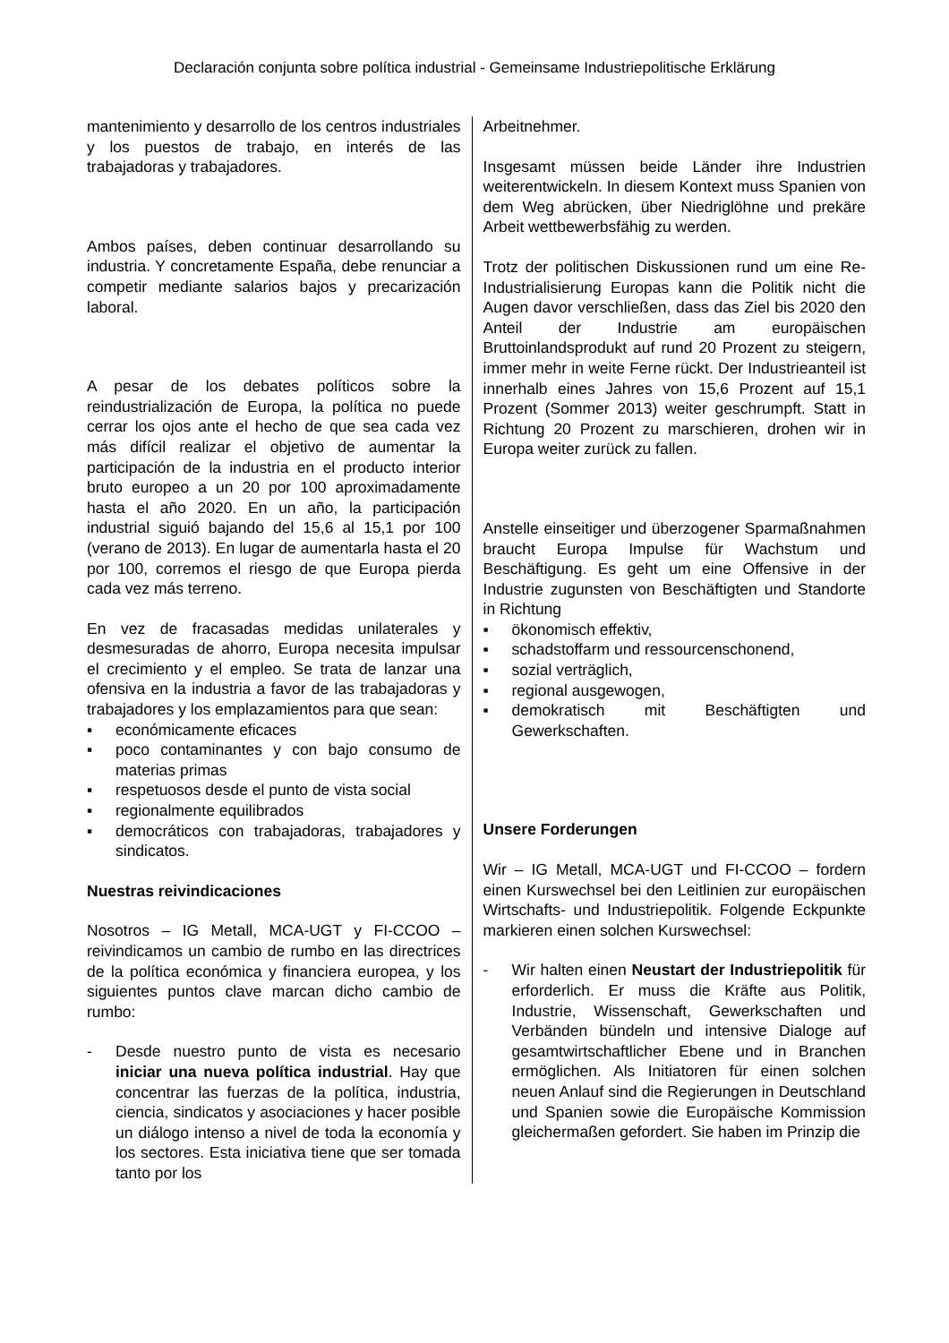Declaración conjunta sobre política industrial - Gemeinsame Industriepolitische Erklärung
mantenimiento y desarrollo de los centros industriales y los puestos de trabajo, en interés de las trabajadoras y trabajadores.
Ambos países, deben continuar desarrollando su industria. Y concretamente España, debe renunciar a competir mediante salarios bajos y precarización laboral.
A pesar de los debates políticos sobre la reindustrialización de Europa, la política no puede cerrar los ojos ante el hecho de que sea cada vez más difícil realizar el objetivo de aumentar la participación de la industria en el producto interior bruto europeo a un 20 por 100 aproximadamente hasta el año 2020. En un año, la participación industrial siguió bajando del 15,6 al 15,1 por 100 (verano de 2013). En lugar de aumentarla hasta el 20 por 100, corremos el riesgo de que Europa pierda cada vez más terreno.
En vez de fracasadas medidas unilaterales y desmesuradas de ahorro, Europa necesita impulsar el crecimiento y el empleo. Se trata de lanzar una ofensiva en la industria a favor de las trabajadoras y trabajadores y los emplazamientos para que sean:
▪ económicamente eficaces
▪ poco contaminantes y con bajo consumo de materias primas
▪ respetuosos desde el punto de vista social
▪ regionalmente equilibrados
▪ democráticos con trabajadoras, trabaja­dores y sindicatos.
Nuestras reivindicaciones
Nosotros – IG Metall, MCA-UGT y FI-CCOO – reivindicamos un cambio de rumbo en las directrices de la política económica y financiera europea, y los siguientes puntos clave marcan dicho cambio de rumbo:
- Desde nuestro punto de vista es necesario iniciar una nueva política industrial. Hay que concentrar las fuerzas de la política, industria, ciencia, sindicatos y asociaciones y hacer posible un diálogo intenso a nivel de toda la economía y los sectores. Esta iniciativa tiene que ser tomada tanto por los
Arbeitnehmer.
Insgesamt müssen beide Länder ihre Industrien weiterentwickeln. In diesem Kontext muss Spanien von dem Weg abrücken, über Niedriglöhne und prekäre Arbeit wettbewerbsfähig zu werden.
Trotz der politischen Diskussionen rund um eine Re-Industrialisierung Europas kann die Politik nicht die Augen davor verschließen, dass das Ziel bis 2020 den Anteil der Industrie am europäischen Bruttoinlandsprodukt auf rund 20 Prozent zu steigern, immer mehr in weite Ferne rückt. Der Industrieanteil ist innerhalb eines Jahres von 15,6 Prozent auf 15,1 Prozent (Sommer 2013) weiter geschrumpft. Statt in Richtung 20 Prozent zu marschieren, drohen wir in Europa weiter zurück zu fallen.
Anstelle einseitiger und überzogener Sparmaßnahmen braucht Europa Impulse für Wachstum und Beschäftigung. Es geht um eine Offensive in der Industrie zugunsten von Beschäftigten und Standorte in Richtung
▪ ökonomisch effektiv,
▪ schadstoffarm und ressourcenschonend,
▪ sozial verträglich,
▪ regional ausgewogen,
▪ demokratisch mit Beschäftigten und Gewerkschaften.
Unsere Forderungen
Wir – IG Metall, MCA-UGT und FI-CCOO – fordern einen Kurswechsel bei den Leitlinien zur europäischen Wirtschafts- und Industriepolitik. Folgende Eckpunkte markieren einen solchen Kurswechsel:
- Wir halten einen Neustart der Industriepolitik für erforderlich. Er muss die Kräfte aus Politik, Industrie, Wissenschaft, Gewerkschaften und Verbänden bündeln und intensive Dialoge auf gesamtwirt­schaftlicher Ebene und in Branchen ermöglichen. Als Initiatoren für einen solchen neuen Anlauf sind die Regierungen in Deutschland und Spanien sowie die Europäische Kommission gleichermaßen gefordert. Sie haben im Prinzip die